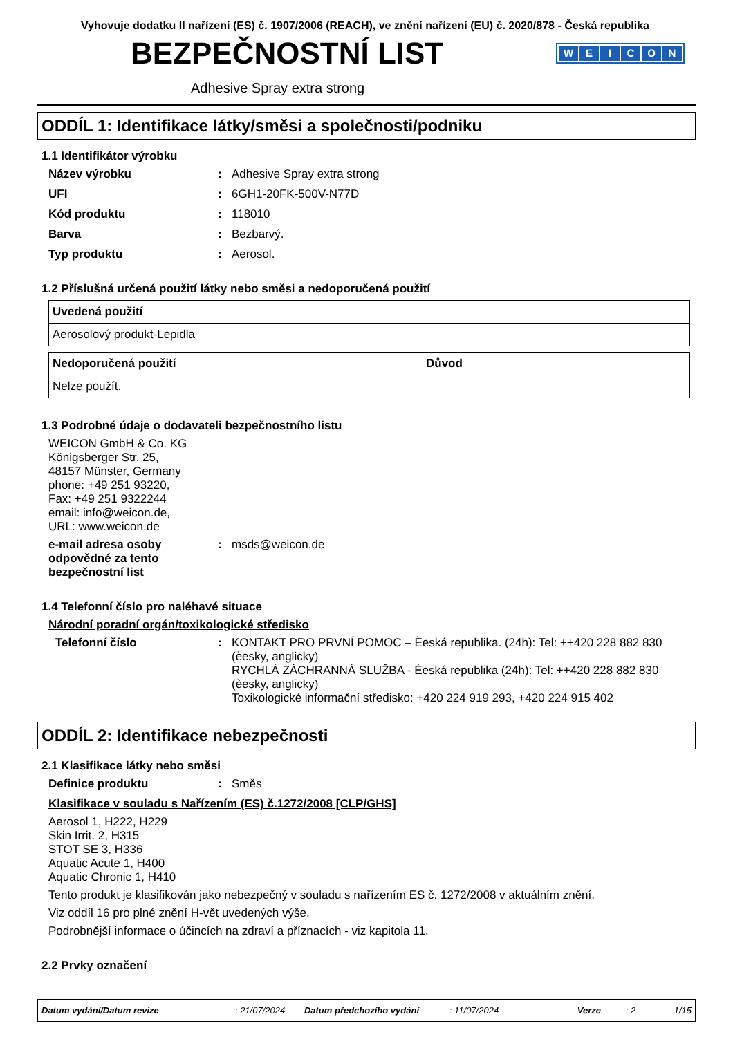Vyhovuje dodatku II nařízení (ES) č. 1907/2006 (REACH), ve znění nařízení (EU) č. 2020/878 - Česká republika
BEZPEČNOSTNÍ LIST
WEICON
Adhesive Spray extra strong
ODDÍL 1: Identifikace látky/směsi a společnosti/podniku
1.1 Identifikátor výrobku
Název výrobku : Adhesive Spray extra strong
UFI : 6GH1-20FK-500V-N77D
Kód produktu : 118010
Barva : Bezbarvý.
Typ produktu : Aerosol.
1.2 Příslušná určená použití látky nebo směsi a nedoporučená použití
| Uvedená použití |
| --- |
| Aerosolový produkt-Lepidla |
| Nedoporučená použití | Důvod |
| --- | --- |
| Nelze použít. | |
1.3 Podrobné údaje o dodavateli bezpečnostního listu
WEICON GmbH & Co. KG
Königsberger Str. 25,
48157 Münster, Germany
phone: +49 251 93220,
Fax: +49 251 9322244
email: info@weicon.de,
URL: www.weicon.de
e-mail adresa osoby odpovědné za tento bezpečnostní list
: msds@weicon.de
1.4 Telefonní číslo pro naléhavé situace
Národní poradní orgán/toxikologické středisko
Telefonní číslo :
KONTAKT PRO PRVNÍ POMOC – Èeská republika. (24h): Tel: ++420 228 882 830 (èesky, anglicky)
RYCHLÁ ZÁCHRANNÁ SLUŽBA - Èeská republika (24h): Tel: ++420 228 882 830 (èesky, anglicky)
Toxikologické informační středisko: +420 224 919 293, +420 224 915 402
ODDÍL 2: Identifikace nebezpečnosti
2.1 Klasifikace látky nebo směsi
Definice produktu : Směs
Klasifikace v souladu s Nařízením (ES) č.1272/2008 [CLP/GHS]
Aerosol 1, H222, H229
Skin Irrit. 2, H315
STOT SE 3, H336
Aquatic Acute 1, H400
Aquatic Chronic 1, H410
Tento produkt je klasifikován jako nebezpečný v souladu s nařízením ES č. 1272/2008 v aktuálním znění.
Viz oddíl 16 pro plné znění H-vět uvedených výše.
Podrobnější informace o účincích na zdraví a příznacích - viz kapitola 11.
2.2 Prvky označení
Datum vydání/Datum revize: 21/07/2024 Datum předchozího vydání: 11/07/2024 Verze: 2 1/15